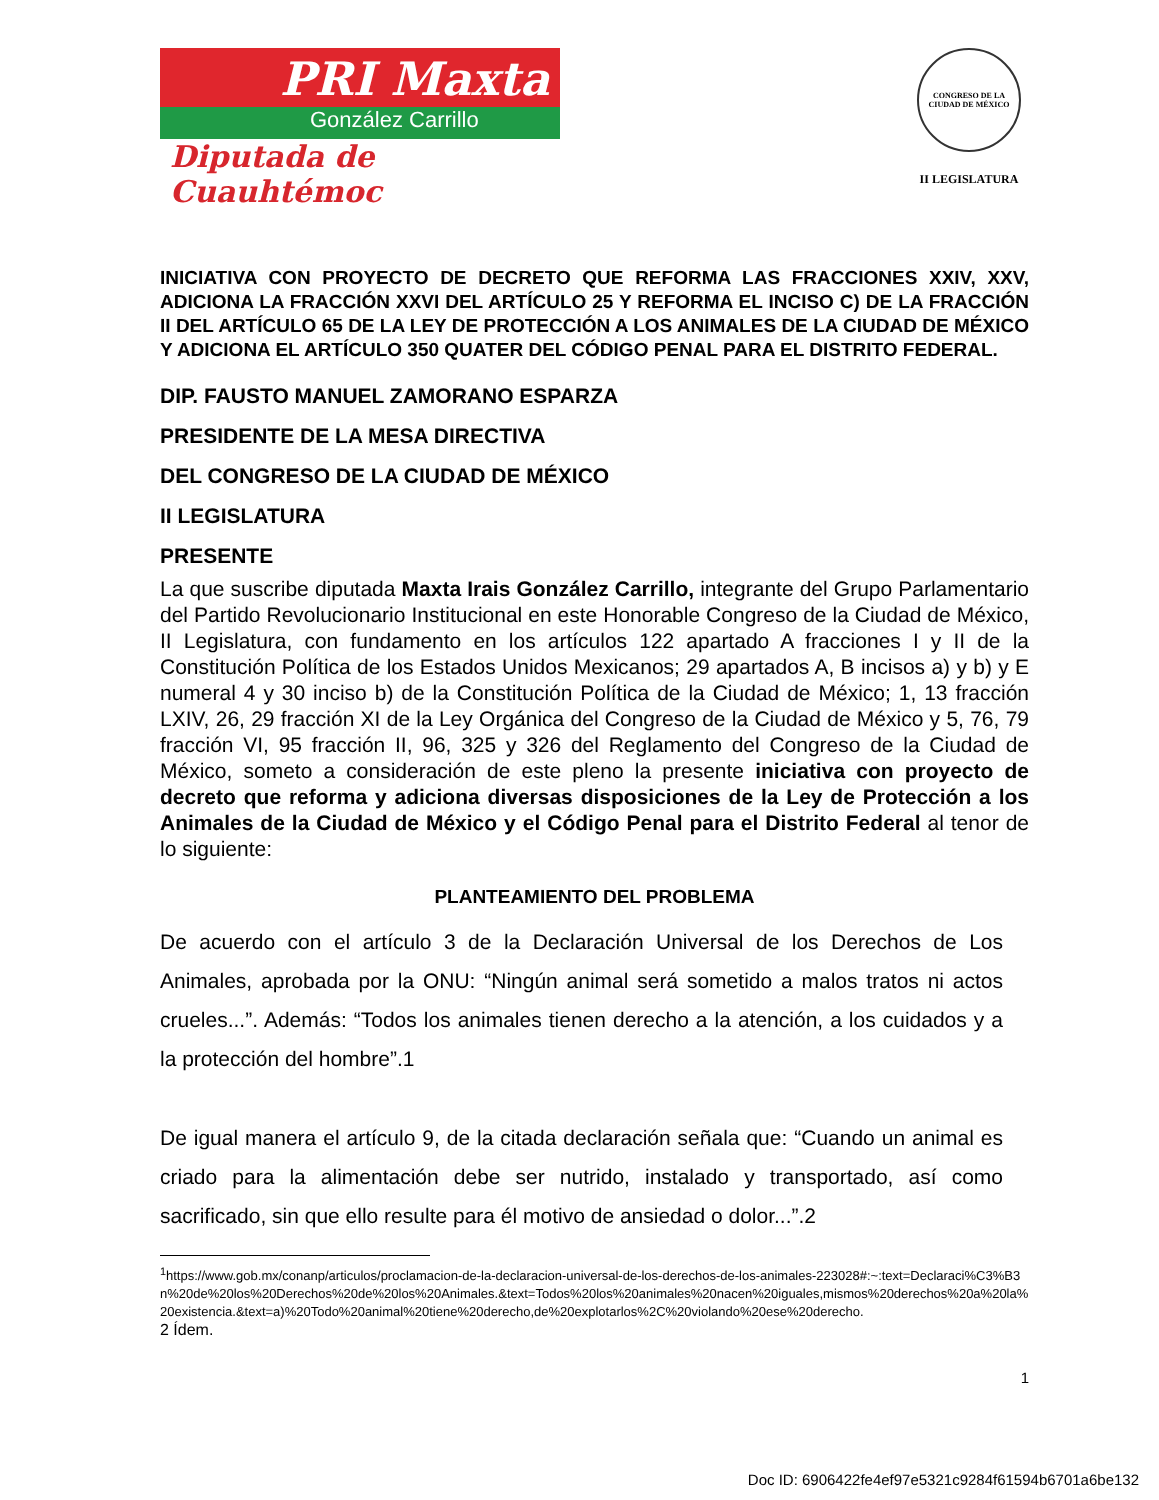PRI Maxta
González Carrillo
Diputada de Cuauhtémoc
CONGRESO DE LA CIUDAD DE MÉXICO
II LEGISLATURA
INICIATIVA CON PROYECTO DE DECRETO QUE REFORMA LAS FRACCIONES XXIV, XXV, ADICIONA LA FRACCIÓN XXVI DEL ARTÍCULO 25 Y REFORMA EL INCISO C) DE LA FRACCIÓN II DEL ARTÍCULO 65 DE LA LEY DE PROTECCIÓN A LOS ANIMALES DE LA CIUDAD DE MÉXICO Y ADICIONA EL ARTÍCULO 350 QUATER DEL CÓDIGO PENAL PARA EL DISTRITO FEDERAL.
DIP. FAUSTO MANUEL ZAMORANO ESPARZA
PRESIDENTE DE LA MESA DIRECTIVA
DEL CONGRESO DE LA CIUDAD DE MÉXICO
II LEGISLATURA
PRESENTE
La que suscribe diputada Maxta Irais González Carrillo, integrante del Grupo Parlamentario del Partido Revolucionario Institucional en este Honorable Congreso de la Ciudad de México, II Legislatura, con fundamento en los artículos 122 apartado A fracciones I y II de la Constitución Política de los Estados Unidos Mexicanos; 29 apartados A, B incisos a) y b) y E numeral 4 y 30 inciso b) de la Constitución Política de la Ciudad de México; 1, 13 fracción LXIV, 26, 29 fracción XI de la Ley Orgánica del Congreso de la Ciudad de México y 5, 76, 79 fracción VI, 95 fracción II, 96, 325 y 326 del Reglamento del Congreso de la Ciudad de México, someto a consideración de este pleno la presente iniciativa con proyecto de decreto que reforma y adiciona diversas disposiciones de la Ley de Protección a los Animales de la Ciudad de México y el Código Penal para el Distrito Federal al tenor de lo siguiente:
PLANTEAMIENTO DEL PROBLEMA
De acuerdo con el artículo 3 de la Declaración Universal de los Derechos de Los Animales, aprobada por la ONU: “Ningún animal será sometido a malos tratos ni actos crueles...”. Además: “Todos los animales tienen derecho a la atención, a los cuidados y a la protección del hombre”.1
De igual manera el artículo 9, de la citada declaración señala que: “Cuando un animal es criado para la alimentación debe ser nutrido, instalado y transportado, así como sacrificado, sin que ello resulte para él motivo de ansiedad o dolor...”.2
<sup>1</sup> https://www.gob.mx/conanp/articulos/proclamacion-de-la-declaracion-universal-de-los-derechos-de-los-animales-223028#:~:text=Declaraci%C3%B3n%20de%20los%20Derechos%20de%20los%20Animales.&text=Todos%20los%20animales%20nacen%20iguales,mismos%20derechos%20a%20la%20existencia.&text=a)%20Todo%20animal%20tiene%20derecho,de%20explotarlos%2C%20violando%20ese%20derecho.
2 Ídem.
1
Doc ID: 6906422fe4ef97e5321c9284f61594b6701a6be132